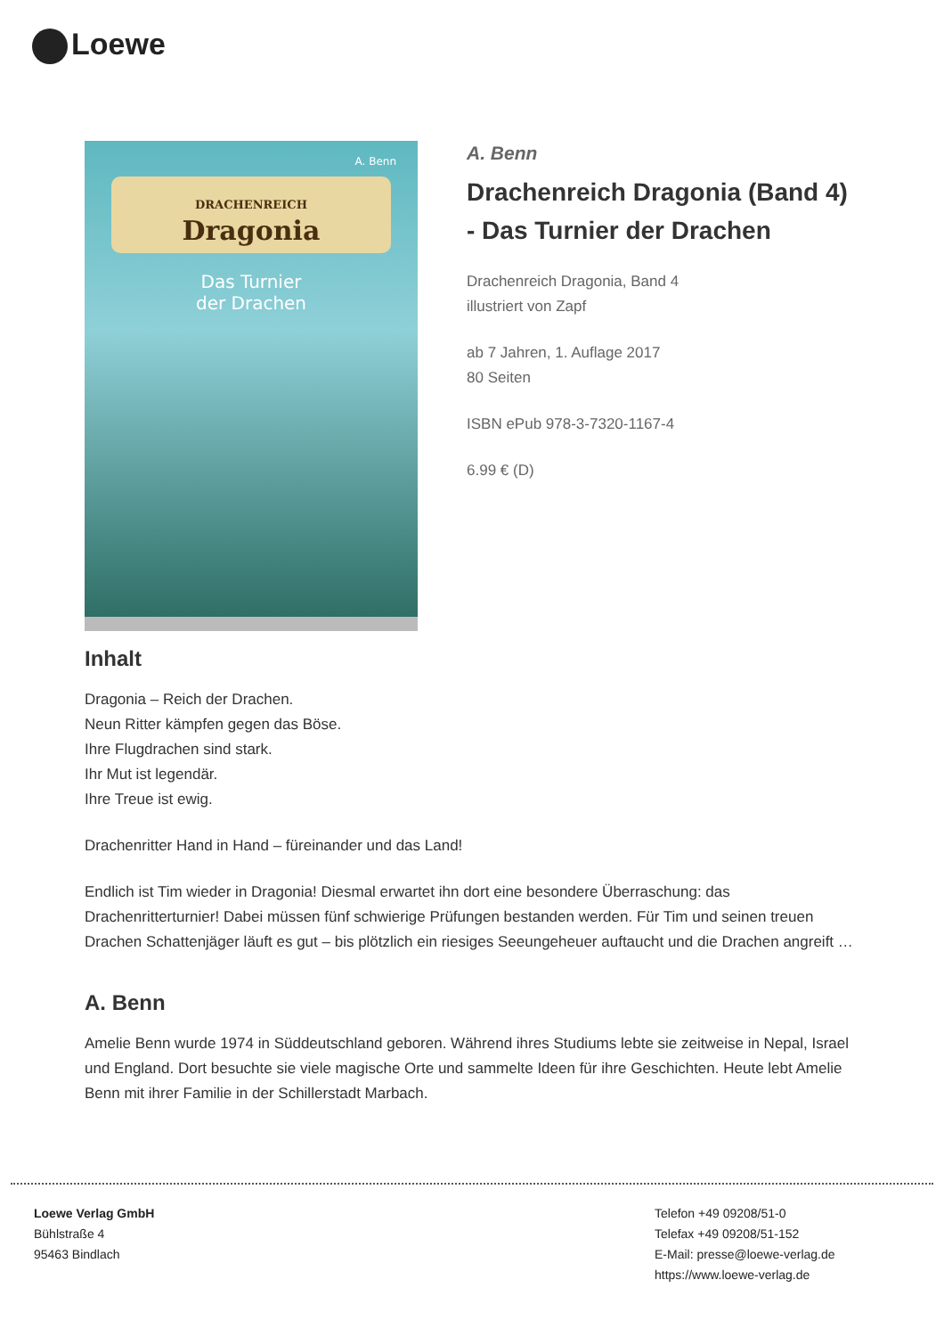Loewe
A. Benn
DRACHENREICH
Dragonia
Das Turnier
der Drachen
A. Benn
Drachenreich Dragonia (Band 4)
- Das Turnier der Drachen
Drachenreich Dragonia, Band 4
illustriert von Zapf
ab 7 Jahren, 1. Auflage 2017
80 Seiten
ISBN ePub 978-3-7320-1167-4
6.99 € (D)
Inhalt
Dragonia – Reich der Drachen.
Neun Ritter kämpfen gegen das Böse.
Ihre Flugdrachen sind stark.
Ihr Mut ist legendär.
Ihre Treue ist ewig.
Drachenritter Hand in Hand – füreinander und das Land!
Endlich ist Tim wieder in Dragonia! Diesmal erwartet ihn dort eine besondere Überraschung: das Drachenritterturnier! Dabei müssen fünf schwierige Prüfungen bestanden werden. Für Tim und seinen treuen Drachen Schattenjäger läuft es gut – bis plötzlich ein riesiges Seeungeheuer auftaucht und die Drachen angreift …
A. Benn
Amelie Benn wurde 1974 in Süddeutschland geboren. Während ihres Studiums lebte sie zeitweise in Nepal, Israel und England. Dort besuchte sie viele magische Orte und sammelte Ideen für ihre Geschichten. Heute lebt Amelie Benn mit ihrer Familie in der Schillerstadt Marbach.
Loewe Verlag GmbH
Bühlstraße 4
95463 Bindlach
Telefon +49 09208/51-0
Telefax +49 09208/51-152
E-Mail: presse@loewe-verlag.de
https://www.loewe-verlag.de